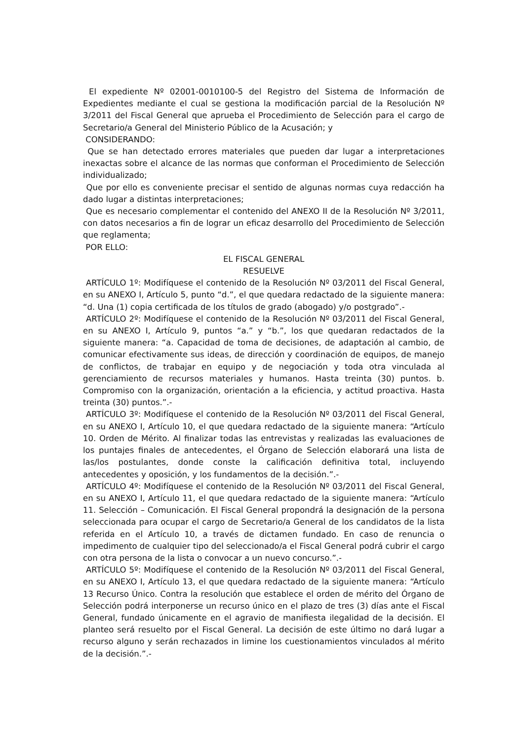El expediente Nº 02001-0010100-5 del Registro del Sistema de Información de Expedientes mediante el cual se gestiona la modificación parcial de la Resolución Nº 3/2011 del Fiscal General que aprueba el Procedimiento de Selección para el cargo de Secretario/a General del Ministerio Público de la Acusación; y
CONSIDERANDO:
Que se han detectado errores materiales que pueden dar lugar a interpretaciones inexactas sobre el alcance de las normas que conforman el Procedimiento de Selección individualizado;
Que por ello es conveniente precisar el sentido de algunas normas cuya redacción ha dado lugar a distintas interpretaciones;
Que es necesario complementar el contenido del ANEXO II de la Resolución Nº 3/2011, con datos necesarios a fin de lograr un eficaz desarrollo del Procedimiento de Selección que reglamenta;
POR ELLO:
EL FISCAL GENERAL
RESUELVE
ARTÍCULO 1º: Modifíquese el contenido de la Resolución Nº 03/2011 del Fiscal General, en su ANEXO I, Artículo 5, punto “d.”, el que quedara redactado de la siguiente manera: “d. Una (1) copia certificada de los títulos de grado (abogado) y/o postgrado”.-
ARTÍCULO 2º: Modifíquese el contenido de la Resolución Nº 03/2011 del Fiscal General, en su ANEXO I, Artículo 9, puntos “a.” y “b.”, los que quedaran redactados de la siguiente manera: “a. Capacidad de toma de decisiones, de adaptación al cambio, de comunicar efectivamente sus ideas, de dirección y coordinación de equipos, de manejo de conflictos, de trabajar en equipo y de negociación y toda otra vinculada al gerenciamiento de recursos materiales y humanos. Hasta treinta (30) puntos. b. Compromiso con la organización, orientación a la eficiencia, y actitud proactiva. Hasta treinta (30) puntos.”.-
ARTÍCULO 3º: Modifíquese el contenido de la Resolución Nº 03/2011 del Fiscal General, en su ANEXO I, Artículo 10, el que quedara redactado de la siguiente manera: “Artículo 10. Orden de Mérito. Al finalizar todas las entrevistas y realizadas las evaluaciones de los puntajes finales de antecedentes, el Órgano de Selección elaborará una lista de las/los postulantes, donde conste la calificación definitiva total, incluyendo antecedentes y oposición, y los fundamentos de la decisión.”.-
ARTÍCULO 4º: Modifíquese el contenido de la Resolución Nº 03/2011 del Fiscal General, en su ANEXO I, Artículo 11, el que quedara redactado de la siguiente manera: “Artículo 11. Selección – Comunicación. El Fiscal General propondrá la designación de la persona seleccionada para ocupar el cargo de Secretario/a General de los candidatos de la lista referida en el Artículo 10, a través de dictamen fundado. En caso de renuncia o impedimento de cualquier tipo del seleccionado/a el Fiscal General podrá cubrir el cargo con otra persona de la lista o convocar a un nuevo concurso.”.-
ARTÍCULO 5º: Modifíquese el contenido de la Resolución Nº 03/2011 del Fiscal General, en su ANEXO I, Artículo 13, el que quedara redactado de la siguiente manera: “Artículo 13 Recurso Único. Contra la resolución que establece el orden de mérito del Órgano de Selección podrá interponerse un recurso único en el plazo de tres (3) días ante el Fiscal General, fundado únicamente en el agravio de manifiesta ilegalidad de la decisión. El planteo será resuelto por el Fiscal General. La decisión de este último no dará lugar a recurso alguno y serán rechazados in limine los cuestionamientos vinculados al mérito de la decisión.”.-